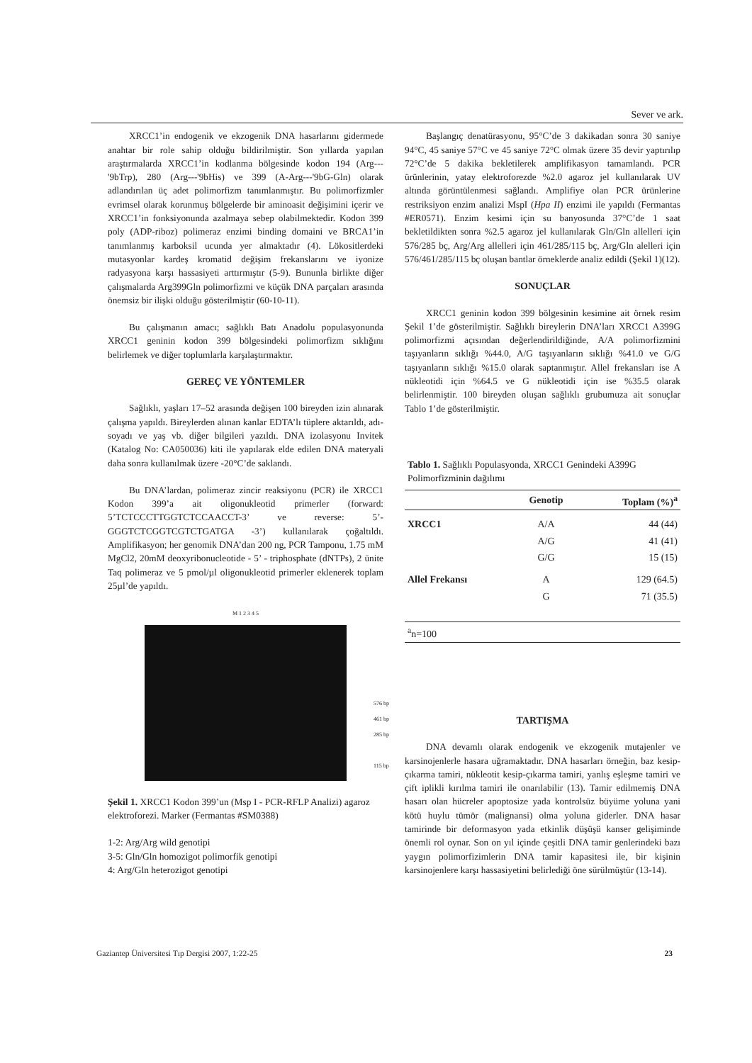Sever ve ark.
XRCC1’in endogenik ve ekzogenik DNA hasarlarını gidermede anahtar bir role sahip olduğu bildirilmiştir. Son yıllarda yapılan araştırmalarda XRCC1’in kodlanma bölgesinde kodon 194 (Arg---'9bTrp), 280 (Arg---'9bHis) ve 399 (A-Arg---'9bG-Gln) olarak adlandırılan üç adet polimorfizm tanımlanmıştır. Bu polimorfizmler evrimsel olarak korunmuş bölgelerde bir aminoasit değişimini içerir ve XRCC1’in fonksiyonunda azalmaya sebep olabilmektedir. Kodon 399 poly (ADP-riboz) polimeraz enzimi binding domaini ve BRCA1’in tanımlanmış karboksil ucunda yer almaktadır (4). Lökositlerdeki mutasyonlar kardeş kromatid değişim frekanslarını ve iyonize radyasyona karşı hassasiyeti arttırmıştır (5-9). Bununla birlikte diğer çalışmalarda Arg399Gln polimorfizmi ve küçük DNA parçaları arasında önemsiz bir ilişki olduğu gösterilmiştir (60-10-11).
Bu çalışmanın amacı; sağlıklı Batı Anadolu populasyonunda XRCC1 geninin kodon 399 bölgesindeki polimorfizm sıklığını belirlemek ve diğer toplumlarla karşılaştırmaktır.
GEREÇ VE YÖNTEMLER
Sağlıklı, yaşları 17–52 arasında değişen 100 bireyden izin alınarak çalışma yapıldı. Bireylerden alınan kanlar EDTA’lı tüplere aktarıldı, adı-soyadı ve yaş vb. diğer bilgileri yazıldı. DNA izolasyonu Invitek (Katalog No: CA050036) kiti ile yapılarak elde edilen DNA materyali daha sonra kullanılmak üzere -20°C’de saklandı.
Bu DNA’lardan, polimeraz zincir reaksiyonu (PCR) ile XRCC1 Kodon 399’a ait oligonukleotid primerler (forward: 5’TCTCCCTTGGTCTCCAACCT-3’ ve reverse: 5’-GGGTCTCGGTCGTCTGATGA -3’) kullanılarak çoğaltıldı. Amplifikasyon; her genomik DNA’dan 200 ng, PCR Tamponu, 1.75 mM MgCl2, 20mM deoxyribonucleotide - 5’ - triphosphate (dNTPs), 2 ünite Taq polimeraz ve 5 pmol/µl oligonukleotid primerler eklenerek toplam 25µl’de yapıldı.
M 1 2 3 4 5
576 bp
461 bp
285 bp
115 bp
Şekil 1. XRCC1 Kodon 399’un (Msp I - PCR-RFLP Analizi) agaroz elektroforezi. Marker (Fermantas #SM0388)
1-2: Arg/Arg wild genotipi
3-5: Gln/Gln homozigot polimorfik genotipi
4: Arg/Gln heterozigot genotipi
Başlangıç denatürasyonu, 95°C’de 3 dakikadan sonra 30 saniye 94°C, 45 saniye 57°C ve 45 saniye 72°C olmak üzere 35 devir yaptırılıp 72°C’de 5 dakika bekletilerek amplifikasyon tamamlandı. PCR ürünlerinin, yatay elektroforezde %2.0 agaroz jel kullanılarak UV altında görüntülenmesi sağlandı. Amplifiye olan PCR ürünlerine restriksiyon enzim analizi MspI (Hpa II) enzimi ile yapıldı (Fermantas #ER0571). Enzim kesimi için su banyosunda 37°C’de 1 saat bekletildikten sonra %2.5 agaroz jel kullanılarak Gln/Gln allelleri için 576/285 bç, Arg/Arg allelleri için 461/285/115 bç, Arg/Gln alelleri için 576/461/285/115 bç oluşan bantlar örneklerde analiz edildi (Şekil 1)(12).
SONUÇLAR
XRCC1 geninin kodon 399 bölgesinin kesimine ait örnek resim Şekil 1’de gösterilmiştir. Sağlıklı bireylerin DNA’ları XRCC1 A399G polimorfizmi açısından değerlendirildiğinde, A/A polimorfizmini taşıyanların sıklığı %44.0, A/G taşıyanların sıklığı %41.0 ve G/G taşıyanların sıklığı %15.0 olarak saptanmıştır. Allel frekansları ise A nükleotidi için %64.5 ve G nükleotidi için ise %35.5 olarak belirlenmiştir. 100 bireyden oluşan sağlıklı grubumuza ait sonuçlar Tablo 1’de gösterilmiştir.
Tablo 1. Sağlıklı Populasyonda, XRCC1 Genindeki A399G Polimorfizminin dağılımı
| | Genotip | Toplam (%)<sup>a</sup> |
| --- | --- | --- |
| XRCC1 | A/A | 44 (44) |
| | A/G | 41 (41) |
| | G/G | 15 (15) |
| Allel Frekansı | A | 129 (64.5) |
| | G | 71 (35.5) |
| <sup>a</sup> n=100 | | |
TARTIŞMA
DNA devamlı olarak endogenik ve ekzogenik mutajenler ve karsinojenlerle hasara uğramaktadır. DNA hasarları örneğin, baz kesip-çıkarma tamiri, nükleotit kesip-çıkarma tamiri, yanlış eşleşme tamiri ve çift iplikli kırılma tamiri ile onarılabilir (13). Tamir edilmemiş DNA hasarı olan hücreler apoptosize yada kontrolsüz büyüme yoluna yani kötü huylu tümör (malignansi) olma yoluna giderler. DNA hasar tamirinde bir deformasyon yada etkinlik düşüşü kanser gelişiminde önemli rol oynar. Son on yıl içinde çeşitli DNA tamir genlerindeki bazı yaygın polimorfizimlerin DNA tamir kapasitesi ile, bir kişinin karsinojenlere karşı hassasiyetini belirlediği öne sürülmüştür (13-14).
Gaziantep Üniversitesi Tıp Dergisi 2007, 1:22-25 23